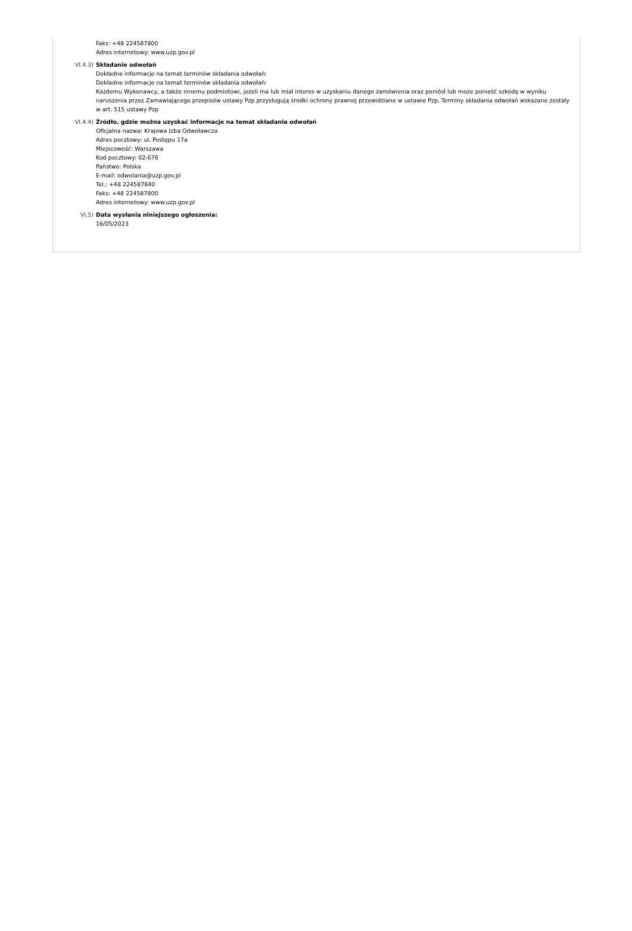Faks: +48 224587800
Adres internetowy: www.uzp.gov.pl
VI.4.3) Składanie odwołań
Dokładne informacje na temat terminów składania odwołań:
Dokładne informacje na temat terminów składania odwołań:
Każdemu Wykonawcy, a także innemu podmiotowi, jeżeli ma lub miał interes w uzyskaniu danego zamówienia oraz poniósł lub może ponieść szkodę w wyniku naruszenia przez Zamawiającego przepisów ustawy Pzp przysługują środki ochrony prawnej przewidziane w ustawie Pzp. Terminy składania odwołań wskazane zostały w art. 515 ustawy Pzp
VI.4.4) Źródło, gdzie można uzyskać informacje na temat składania odwołań
Oficjalna nazwa: Krajowa Izba Odwoławcza
Adres pocztowy: ul. Postępu 17a
Miejscowość: Warszawa
Kod pocztowy: 02-676
Państwo: Polska
E-mail: odwolania@uzp.gov.pl
Tel.: +48 224587840
Faks: +48 224587800
Adres internetowy: www.uzp.gov.pl
VI.5) Data wysłania niniejszego ogłoszenia:
16/05/2023